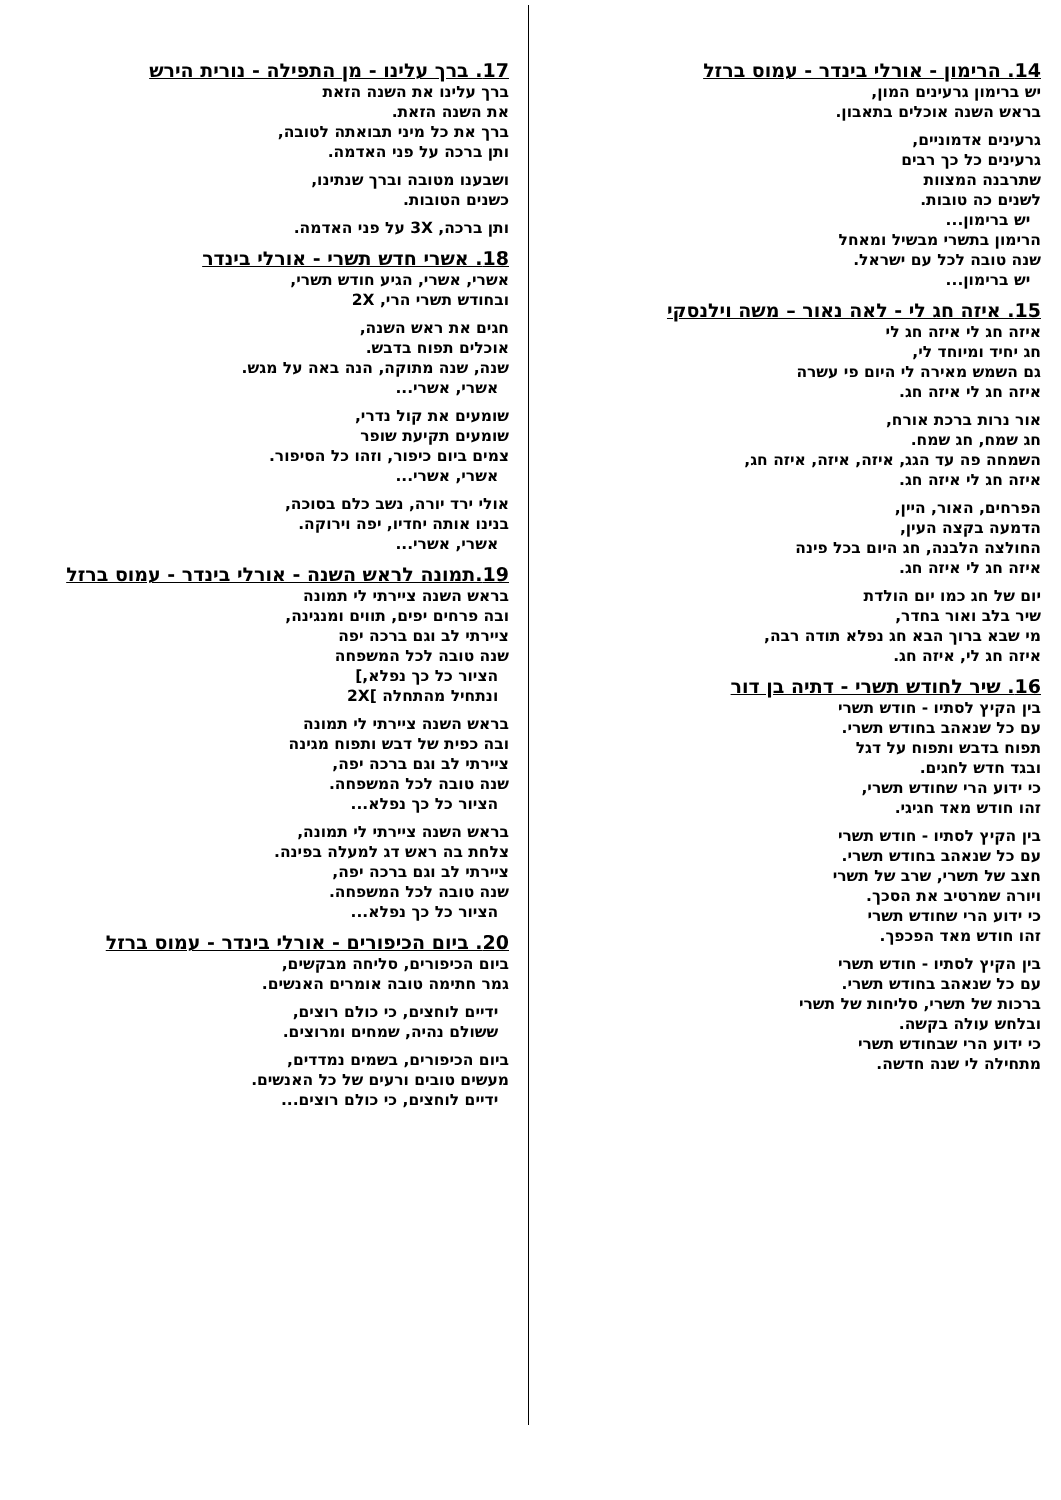14. הרימון - אורלי בינדר - עמוס ברזל
יש ברימון גרעינים המון,
בראש השנה אוכלים בתאבון.
גרעינים אדמוניים,
גרעינים כל כך רבים
שתרבנה המצוות
לשנים כה טובות.
יש ברימון...
הרימון בתשרי מבשיל ומאחל
שנה טובה לכל עם ישראל.
יש ברימון...
15. איזה חג לי - לאה נאור – משה וילנסקי
איזה חג לי איזה חג לי
חג יחיד ומיוחד לי,
גם השמש מאירה לי היום פי עשרה
איזה חג לי איזה חג.
אור נרות ברכת אורח,
חג שמח, חג שמח.
השמחה פה עד הגג, איזה, איזה, איזה חג,
איזה חג לי איזה חג.
הפרחים, האור, היין,
הדמעה בקצה העין,
החולצה הלבנה, חג היום בכל פינה
איזה חג לי איזה חג.
יום של חג כמו יום הולדת
שיר בלב ואור בחדר,
מי שבא ברוך הבא חג נפלא תודה רבה,
איזה חג לי, איזה חג.
16. שיר לחודש תשרי - דתיה בן דור
בין הקיץ לסתיו - חודש תשרי
עם כל שנאהב בחודש תשרי.
תפוח בדבש ותפוח על דגל
ובגד חדש לחגים.
כי ידוע הרי שחודש תשרי,
זהו חודש מאד חגיגי.
בין הקיץ לסתיו - חודש תשרי
עם כל שנאהב בחודש תשרי.
חצב של תשרי, שרב של תשרי
ויורה שמרטיב את הסכך.
כי ידוע הרי שחודש תשרי
זהו חודש מאד הפכפך.
בין הקיץ לסתיו - חודש תשרי
עם כל שנאהב בחודש תשרי.
ברכות של תשרי, סליחות של תשרי
ובלחש עולה בקשה.
כי ידוע הרי שבחודש תשרי
מתחילה לי שנה חדשה.
17. ברך עלינו - מן התפילה - נורית הירש
ברך עלינו את השנה הזאת
את השנה הזאת.
ברך את כל מיני תבואתה לטובה,
ותן ברכה על פני האדמה.
ושבענו מטובה וברך שנתינו,
כשנים הטובות.
ותן ברכה, 3X על פני האדמה.
18. אשרי חדש תשרי - אורלי בינדר
אשרי, אשרי, הגיע חודש תשרי,
ובחודש תשרי הרי, 2X
חגים את ראש השנה,
אוכלים תפוח בדבש.
שנה, שנה מתוקה, הנה באה על מגש.
אשרי, אשרי...
שומעים את קול נדרי,
שומעים תקיעת שופר
צמים ביום כיפור, וזהו כל הסיפור.
אשרי, אשרי...
אולי ירד יורה, נשב כלם בסוכה,
בנינו אותה יחדיו, יפה וירוקה.
אשרי, אשרי...
19.תמונה לראש השנה - אורלי בינדר - עמוס ברזל
בראש השנה ציירתי לי תמונה
ובה פרחים יפים, תווים ומנגינה,
ציירתי לב וגם ברכה יפה
שנה טובה לכל המשפחה
הציור כל כך נפלא,]
ונתחיל מהתחלה ]2X
בראש השנה ציירתי לי תמונה
ובה כפית של דבש ותפוח מגינה
ציירתי לב וגם ברכה יפה,
שנה טובה לכל המשפחה.
הציור כל כך נפלא...
בראש השנה ציירתי לי תמונה,
צלחת בה ראש דג למעלה בפינה.
ציירתי לב וגם ברכה יפה,
שנה טובה לכל המשפחה.
הציור כל כך נפלא...
20. ביום הכיפורים - אורלי בינדר - עמוס ברזל
ביום הכיפורים, סליחה מבקשים,
גמר חתימה טובה אומרים האנשים.
ידיים לוחצים, כי כולם רוצים,
ששולם נהיה, שמחים ומרוצים.
ביום הכיפורים, בשמים נמדדים,
מעשים טובים ורעים של כל האנשים.
ידיים לוחצים, כי כולם רוצים...